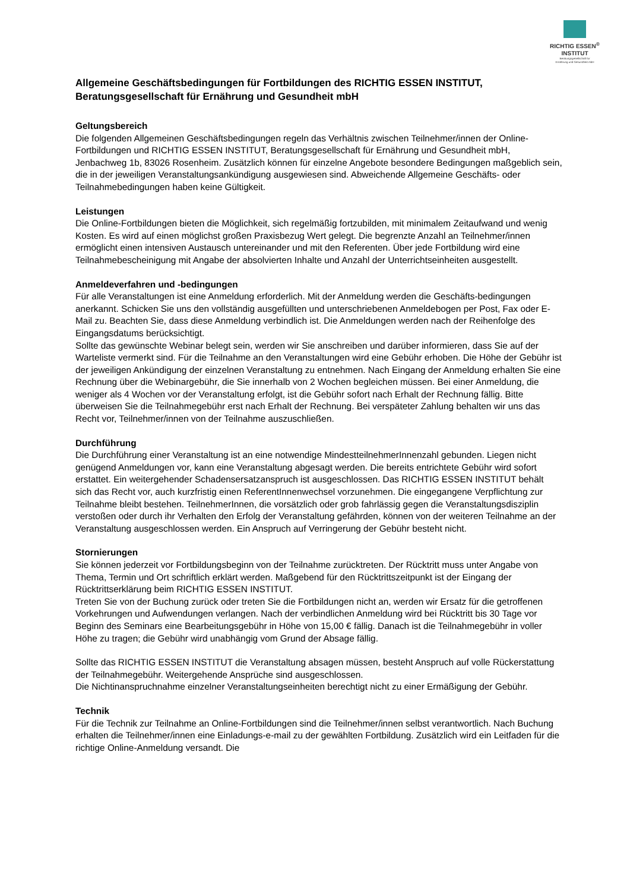RICHTIG ESSEN<sup>®</sup>
INSTITUT
Beratungsgesellschaft für
Ernährung und Gesundheit mbH
Allgemeine Geschäftsbedingungen für Fortbildungen des RICHTIG ESSEN INSTITUT, Beratungsgesellschaft für Ernährung und Gesundheit mbH
Geltungsbereich
Die folgenden Allgemeinen Geschäftsbedingungen regeln das Verhältnis zwischen Teilnehmer/innen der Online-Fortbildungen und RICHTIG ESSEN INSTITUT, Beratungsgesellschaft für Ernährung und Gesundheit mbH, Jenbachweg 1b, 83026 Rosenheim. Zusätzlich können für einzelne Angebote besondere Bedingungen maßgeblich sein, die in der jeweiligen Veranstaltungsankündigung ausgewiesen sind. Abweichende Allgemeine Geschäfts- oder Teilnahmebedingungen haben keine Gültigkeit.
Leistungen
Die Online-Fortbildungen bieten die Möglichkeit, sich regelmäßig fortzubilden, mit minimalem Zeitaufwand und wenig Kosten. Es wird auf einen möglichst großen Praxisbezug Wert gelegt. Die begrenzte Anzahl an Teilnehmer/innen ermöglicht einen intensiven Austausch untereinander und mit den Referenten. Über jede Fortbildung wird eine Teilnahmebescheinigung mit Angabe der absolvierten Inhalte und Anzahl der Unterrichtseinheiten ausgestellt.
Anmeldeverfahren und -bedingungen
Für alle Veranstaltungen ist eine Anmeldung erforderlich. Mit der Anmeldung werden die Geschäfts-bedingungen anerkannt. Schicken Sie uns den vollständig ausgefüllten und unterschriebenen Anmeldebogen per Post, Fax oder E-Mail zu. Beachten Sie, dass diese Anmeldung verbindlich ist. Die Anmeldungen werden nach der Reihenfolge des Eingangsdatums berücksichtigt.
Sollte das gewünschte Webinar belegt sein, werden wir Sie anschreiben und darüber informieren, dass Sie auf der Warteliste vermerkt sind. Für die Teilnahme an den Veranstaltungen wird eine Gebühr erhoben. Die Höhe der Gebühr ist der jeweiligen Ankündigung der einzelnen Veranstaltung zu entnehmen. Nach Eingang der Anmeldung erhalten Sie eine Rechnung über die Webinargebühr, die Sie innerhalb von 2 Wochen begleichen müssen. Bei einer Anmeldung, die weniger als 4 Wochen vor der Veranstaltung erfolgt, ist die Gebühr sofort nach Erhalt der Rechnung fällig. Bitte überweisen Sie die Teilnahmegebühr erst nach Erhalt der Rechnung. Bei verspäteter Zahlung behalten wir uns das Recht vor, Teilnehmer/innen von der Teilnahme auszuschließen.
Durchführung
Die Durchführung einer Veranstaltung ist an eine notwendige MindestteilnehmerInnenzahl gebunden. Liegen nicht genügend Anmeldungen vor, kann eine Veranstaltung abgesagt werden. Die bereits entrichtete Gebühr wird sofort erstattet. Ein weitergehender Schadensersatzanspruch ist ausgeschlossen. Das RICHTIG ESSEN INSTITUT behält sich das Recht vor, auch kurzfristig einen ReferentInnenwechsel vorzunehmen. Die eingegangene Verpflichtung zur Teilnahme bleibt bestehen. TeilnehmerInnen, die vorsätzlich oder grob fahrlässig gegen die Veranstaltungsdisziplin verstoßen oder durch ihr Verhalten den Erfolg der Veranstaltung gefährden, können von der weiteren Teilnahme an der Veranstaltung ausgeschlossen werden. Ein Anspruch auf Verringerung der Gebühr besteht nicht.
Stornierungen
Sie können jederzeit vor Fortbildungsbeginn von der Teilnahme zurücktreten. Der Rücktritt muss unter Angabe von Thema, Termin und Ort schriftlich erklärt werden. Maßgebend für den Rücktrittszeitpunkt ist der Eingang der Rücktrittserklärung beim RICHTIG ESSEN INSTITUT.
Treten Sie von der Buchung zurück oder treten Sie die Fortbildungen nicht an, werden wir Ersatz für die getroffenen Vorkehrungen und Aufwendungen verlangen. Nach der verbindlichen Anmeldung wird bei Rücktritt bis 30 Tage vor Beginn des Seminars eine Bearbeitungsgebühr in Höhe von 15,00 € fällig. Danach ist die Teilnahmegebühr in voller Höhe zu tragen; die Gebühr wird unabhängig vom Grund der Absage fällig.
Sollte das RICHTIG ESSEN INSTITUT die Veranstaltung absagen müssen, besteht Anspruch auf volle Rückerstattung der Teilnahmegebühr. Weitergehende Ansprüche sind ausgeschlossen.
Die Nichtinanspruchnahme einzelner Veranstaltungseinheiten berechtigt nicht zu einer Ermäßigung der Gebühr.
Technik
Für die Technik zur Teilnahme an Online-Fortbildungen sind die Teilnehmer/innen selbst verantwortlich. Nach Buchung erhalten die Teilnehmer/innen eine Einladungs-e-mail zu der gewählten Fortbildung. Zusätzlich wird ein Leitfaden für die richtige Online-Anmeldung versandt. Die